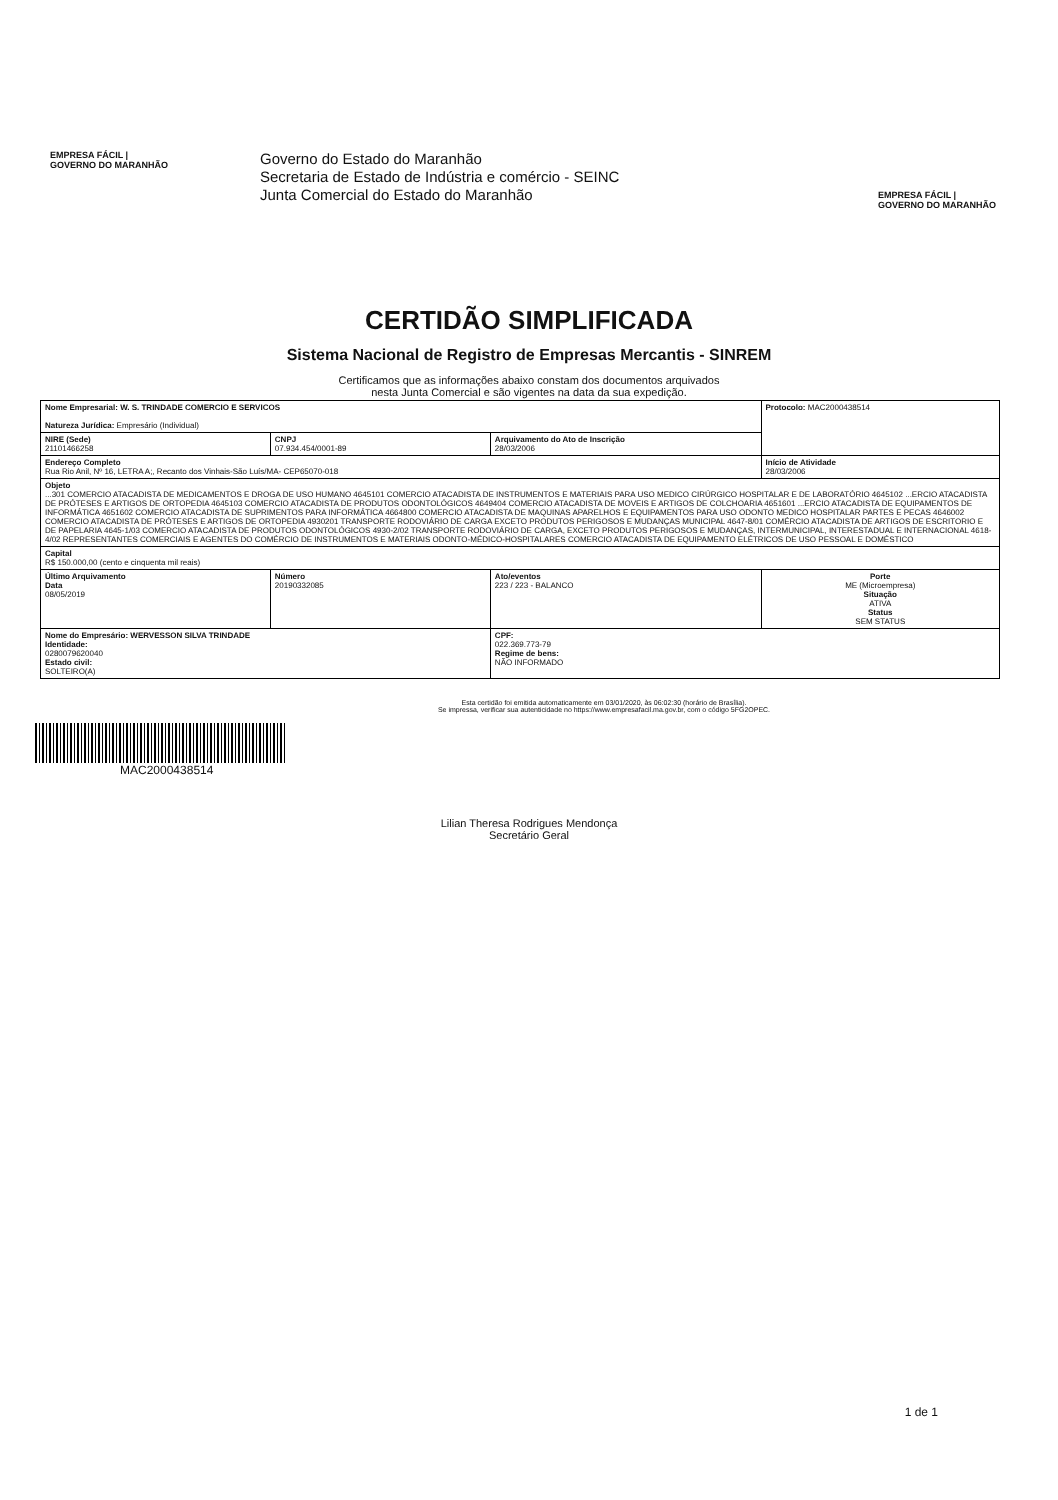EMPRESA FÁCIL | GOVERNO DO MARANHÃO
Governo do Estado do Maranhão
Secretaria de Estado de Indústria e comércio - SEINC
Junta Comercial do Estado do Maranhão
EMPRESA FÁCIL | GOVERNO DO MARANHÃO
CERTIDÃO SIMPLIFICADA
Sistema Nacional de Registro de Empresas Mercantis - SINREM
Certificamos que as informações abaixo constam dos documentos arquivados
nesta Junta Comercial e são vigentes na data da sua expedição.
| Nome Empresarial: W. S. TRINDADE COMERCIO E SERVICOS Natureza Jurídica: Empresário (Individual) | | | Protocolo: MAC2000438514 |
| NIRE (Sede) 21101466258 | CNPJ 07.934.454/0001-89 | Arquivamento do Ato de Inscrição 28/03/2006 | |
| Endereço Completo Rua Rio Anil, Nº 16, LETRA A;, Recanto dos Vinhais-São Luís/MA- CEP65070-018 | | | Início de Atividade 28/03/2006 |
| Objeto ...301 COMERCIO ATACADISTA DE MEDICAMENTOS E DROGA DE USO HUMANO 4645101 COMERCIO ATACADISTA DE INSTRUMENTOS E MATERIAIS PARA USO MEDICO CIRÚRGICO HOSPITALAR E DE LABORATÓRIO 4645102 ...ERCIO ATACADISTA DE PRÓTESES E ARTIGOS DE ORTOPEDIA 4645103 COMERCIO ATACADISTA DE PRODUTOS ODONTOLÓGICOS 4649404 COMERCIO ATACADISTA DE MOVEIS E ARTIGOS DE COLCHOARIA 4651601 ...ERCIO ATACADISTA DE EQUIPAMENTOS DE INFORMÁTICA 4651602 COMERCIO ATACADISTA DE SUPRIMENTOS PARA INFORMÁTICA 4664800 COMERCIO ATACADISTA DE MAQUINAS APARELHOS E EQUIPAMENTOS PARA USO ODONTO MEDICO HOSPITALAR PARTES E PECAS 4646002 COMERCIO ATACADISTA DE PRÓTESES E ARTIGOS DE ORTOPEDIA 4930201 TRANSPORTE RODOVIÁRIO DE CARGA EXCETO PRODUTOS PERIGOSOS E MUDANÇAS MUNICIPAL 4647-8/01 COMÉRCIO ATACADISTA DE ARTIGOS DE ESCRITORIO E DE PAPELARIA 4645-1/03 COMERCIO ATACADISTA DE PRODUTOS ODONTOLÓGICOS 4930-2/02 TRANSPORTE RODOVIÁRIO DE CARGA, EXCETO PRODUTOS PERIGOSOS E MUDANÇAS, INTERMUNICIPAL, INTERESTADUAL E INTERNACIONAL 4618-4/02 REPRESENTANTES COMERCIAIS E AGENTES DO COMÉRCIO DE INSTRUMENTOS E MATERIAIS ODONTO-MÉDICO-HOSPITALARES COMERCIO ATACADISTA DE EQUIPAMENTO ELÉTRICOS DE USO PESSOAL E DOMÉSTICO | | | |
| Capital R$ 150.000,00 (cento e cinquenta mil reais) | | | |
| Último Arquivamento Data 08/05/2019 | Número 20190332085 | Ato/eventos 223 / 223 - BALANCO | Porte ME (Microempresa) Situação ATIVA Status SEM STATUS |
| Nome do Empresário: WERVESSON SILVA TRINDADE Identidade: 0280079620040 Estado civil: SOLTEIRO(A) | | CPF: 022.369.773-79 Regime de bens: NÃO INFORMADO | |
Esta certidão foi emitida automaticamente em 03/01/2020, às 06:02:30 (horário de Brasília).
Se impressa, verificar sua autenticidade no https://www.empresafacil.ma.gov.br, com o código 5FG2OPEC.
MAC2000438514
Lilian Theresa Rodrigues Mendonça
Secretário Geral
1 de 1